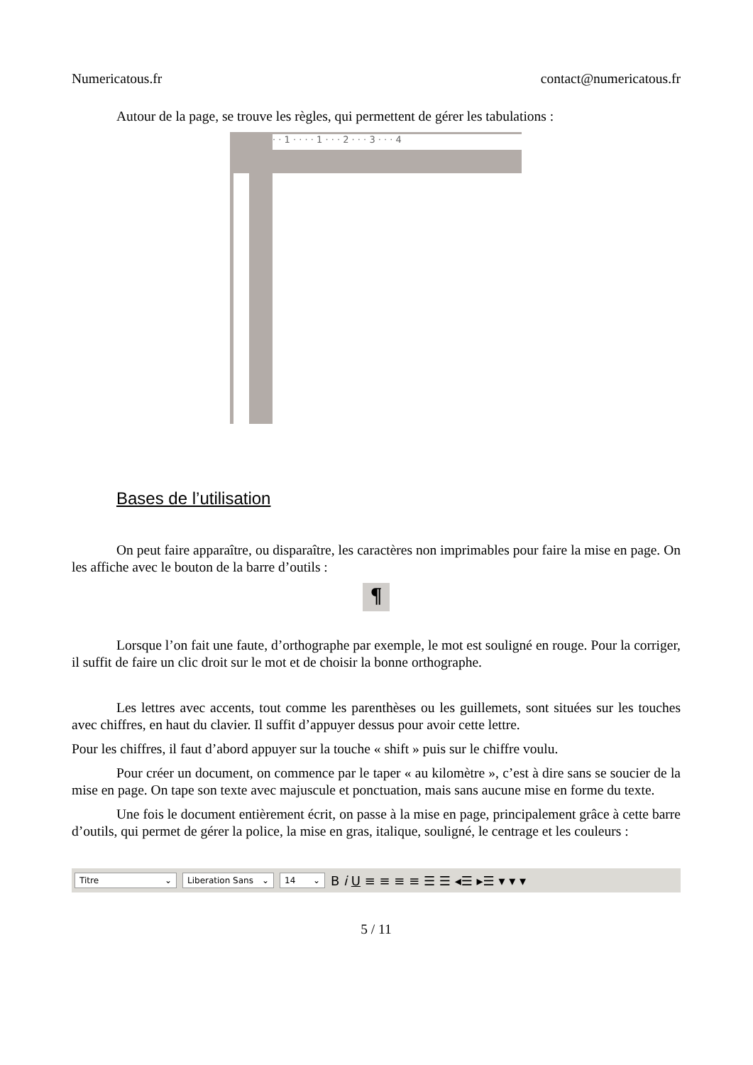Numericatous.fr contact@numericatous.fr
Autour de la page, se trouve les règles, qui permettent de gérer les tabulations :
· · 1 · · · · 1 · · · 2 · · · 3 · · · 4
Bases de l’utilisation
On peut faire apparaître, ou disparaître, les caractères non imprimables pour faire la mise en page. On les affiche avec le bouton de la barre d’outils :
¶
Lorsque l’on fait une faute, d’orthographe par exemple, le mot est souligné en rouge. Pour la corriger, il suffit de faire un clic droit sur le mot et de choisir la bonne orthographe.
Les lettres avec accents, tout comme les parenthèses ou les guillemets, sont situées sur les touches avec chiffres, en haut du clavier. Il suffit d’appuyer dessus pour avoir cette lettre.
Pour les chiffres, il faut d’abord appuyer sur la touche « shift » puis sur le chiffre voulu.
Pour créer un document, on commence par le taper « au kilomètre », c’est à dire sans se soucier de la mise en page. On tape son texte avec majuscule et ponctuation, mais sans aucune mise en forme du texte.
Une fois le document entièrement écrit, on passe à la mise en page, principalement grâce à cette barre d’outils, qui permet de gérer la police, la mise en gras, italique, souligné, le centrage et les couleurs :
Titre ⌄
Liberation Sans ⌄
14 ⌄
B i U ≡ ≡ ≡ ≡ ☰ ☰ ◂☰ ▸☰ ▾ ▾ ▾
5 / 11